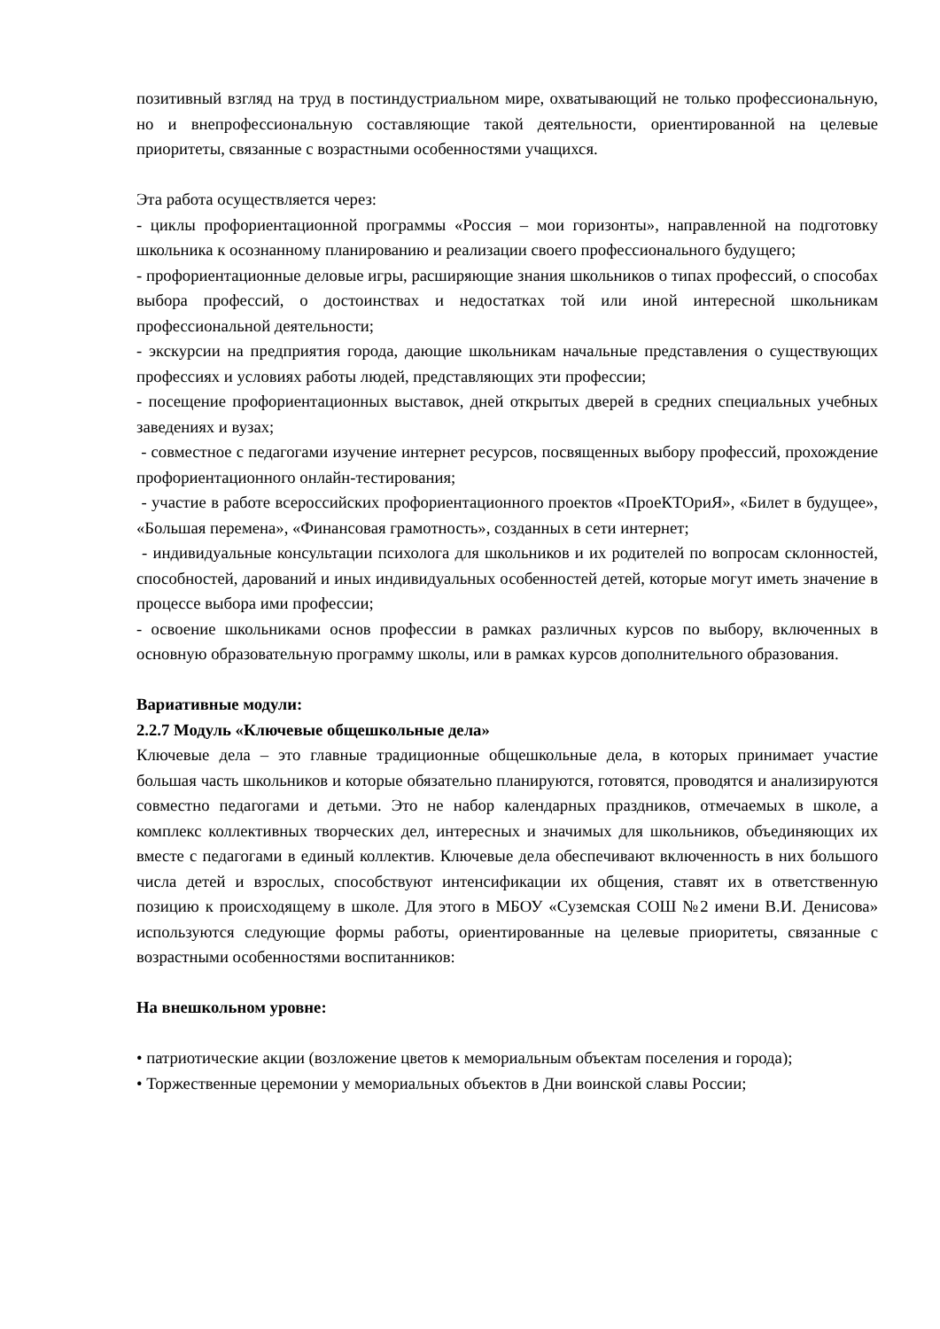позитивный взгляд на труд в постиндустриальном мире, охватывающий не только профессиональную, но и внепрофессиональную составляющие такой деятельности, ориентированной на целевые приоритеты, связанные с возрастными особенностями учащихся.
Эта работа осуществляется через:
- циклы профориентационной программы «Россия – мои горизонты», направленной на подготовку школьника к осознанному планированию и реализации своего профессионального будущего;
- профориентационные деловые игры, расширяющие знания школьников о типах профессий, о способах выбора профессий, о достоинствах и недостатках той или иной интересной школьникам профессиональной деятельности;
- экскурсии на предприятия города, дающие школьникам начальные представления о существующих профессиях и условиях работы людей, представляющих эти профессии;
- посещение профориентационных выставок, дней открытых дверей в средних специальных учебных заведениях и вузах;
- совместное с педагогами изучение интернет ресурсов, посвященных выбору профессий, прохождение профориентационного онлайн-тестирования;
- участие в работе всероссийских профориентационного проектов «ПроеКТОриЯ», «Билет в будущее», «Большая перемена», «Финансовая грамотность», созданных в сети интернет;
- индивидуальные консультации психолога для школьников и их родителей по вопросам склонностей, способностей, дарований и иных индивидуальных особенностей детей, которые могут иметь значение в процессе выбора ими профессии;
- освоение школьниками основ профессии в рамках различных курсов по выбору, включенных в основную образовательную программу школы, или в рамках курсов дополнительного образования.
Вариативные модули:
2.2.7 Модуль «Ключевые общешкольные дела»
Ключевые дела – это главные традиционные общешкольные дела, в которых принимает участие большая часть школьников и которые обязательно планируются, готовятся, проводятся и анализируются совместно педагогами и детьми. Это не набор календарных праздников, отмечаемых в школе, а комплекс коллективных творческих дел, интересных и значимых для школьников, объединяющих их вместе с педагогами в единый коллектив. Ключевые дела обеспечивают включенность в них большого числа детей и взрослых, способствуют интенсификации их общения, ставят их в ответственную позицию к происходящему в школе. Для этого в МБОУ «Суземская СОШ №2 имени В.И. Денисова» используются следующие формы работы, ориентированные на целевые приоритеты, связанные с возрастными особенностями воспитанников:
На внешкольном уровне:
• патриотические акции (возложение цветов к мемориальным объектам поселения и города);
• Торжественные церемонии у мемориальных объектов в Дни воинской славы России;